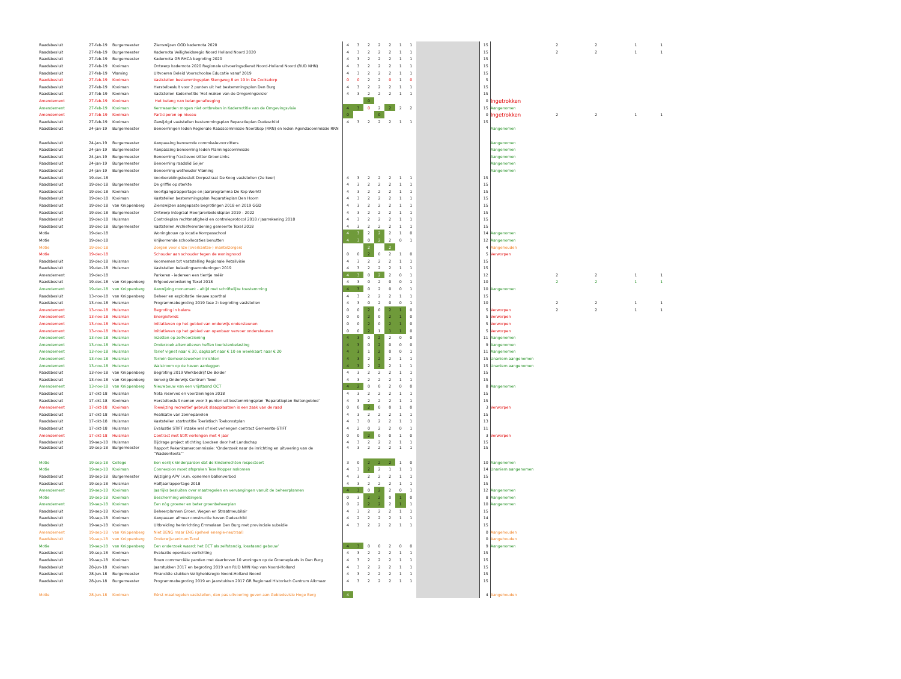| Raadsbesluit | 27-feb-19 | Burgemeester | Zienswijzen GGD kadernota 2020 | 4 | 3 | 2 | 2 | 2 | 1 | 1 | | 15 | | 2 | 2 | 1 | 1 |
| Raadsbesluit | 27-feb-19 | Burgemeester | Kadernota Veiligheidsregio Noord Holland Noord 2020 | 4 | 3 | 2 | 2 | 2 | 1 | 1 | | 15 | | 2 | 2 | 1 | 1 |
| Raadsbesluit | 27-feb-19 | Burgemeester | Kadernota GR RHCA begroting 2020 | 4 | 3 | 2 | 2 | 2 | 1 | 1 | | 15 | | | | | |
| Raadsbesluit | 27-feb-19 | Kooiman | Ontwerp kadernota 2020 Regionale uitvoeringsdienst Noord-Holland Noord (RUD NHN) | 4 | 3 | 2 | 2 | 2 | 1 | 1 | | 15 | | | | | |
| Raadsbesluit | 27-feb-19 | Vlaming | Uitvoeren Beleid Voorschoolse Educatie vanaf 2019 | 4 | 3 | 2 | 2 | 2 | 1 | 1 | | 15 | | | | | |
| Raadsbesluit | 27-feb-19 | Kooiman | Vaststellen bestemmingsplan Stengweg 8 en 19 in De Cocksdorp | 0 | 0 | 2 | 2 | 0 | 1 | 0 | | 5 | | | | | |
| Raadsbesluit | 27-feb-19 | Kooiman | Herstelbesluit voor 2 punten uit het bestemmingsplan Den Burg | 4 | 3 | 2 | 2 | 2 | 1 | 1 | | 15 | | | | | |
| Raadsbesluit | 27-feb-19 | Kooiman | Vaststellen kadernotitie 'Het maken van de Omgevingsvisie' | 4 | 3 | 2 | 2 | 2 | 1 | 1 | | 15 | | | | | |
| Amendement | 27-feb-19 | Kooiman | Het belang van belangenafweging | | | 0 | | | | | | 0 | Ingetrokken | | | | |
| Amendement | 27-feb-19 | Kooiman | Kernwaarden mogen niet ontbreken in Kadernotitie van de Omgevingsvisie | 4 | 3 | 0 | 2 | 2 | 2 | 2 | | 15 | Aangenomen | | | | |
| Amendement | 27-feb-19 | Kooiman | Participeren op niveau | 0 | | | 0 | | | | | 0 | Ingetrokken | 2 | 2 | 1 | 1 |
| Raadsbesluit | 27-feb-19 | Kooiman | Gewijzigd vaststellen bestemmingsplan Reparatieplan Oudeschild | 4 | 3 | 2 | 2 | 2 | 1 | 1 | | 15 | | | | | |
| Raadsbesluit | 24-jan-19 | Burgemeester | Benoemingen leden Regionale Raadscommissie Noordkop (RRN) en leden Agendacommissie RRN | | | | | | | | | | Aangenomen | | | | |
| Raadsbesluit | 24-jan-19 | Burgemeester | Aanpassing benoemde commissievoorzitters | | | | | | | | | | Aangenomen | | | | |
| Raadsbesluit | 24-jan-19 | Burgemeester | Aanpassing benoeming leden Planningscommissie | | | | | | | | | | Aangenomen | | | | |
| Raadsbesluit | 24-jan-19 | Burgemeester | Benoeming fractievoorzitter GroenLinks | | | | | | | | | | Aangenomen | | | | |
| Raadsbesluit | 24-jan-19 | Burgemeester | Benoeming raadslid Soijer | | | | | | | | | | Aangenomen | | | | |
| Raadsbesluit | 24-jan-19 | Burgemeester | Benoeming wethouder Vlaming | | | | | | | | | | Aangenomen | | | | |
| Raadsbesluit | 19-dec-18 | | Voorbereidingsbesluit Dorpsstraat De Koog vaststellen (2e keer) | 4 | 3 | 2 | 2 | 2 | 1 | 1 | | 15 | | | | | |
| Raadsbesluit | 19-dec-18 | Burgemeester | De griffie op sterkte | 4 | 3 | 2 | 2 | 2 | 1 | 1 | | 15 | | | | | |
| Raadsbesluit | 19-dec-18 | Kooiman | Voortgangsrapportage en jaarprogramma De Kop Werkt! | 4 | 3 | 2 | 2 | 2 | 1 | 1 | | 15 | | | | | |
| Raadsbesluit | 19-dec-18 | Kooiman | Vaststellen bestemmingsplan Reparatieplan Den Hoorn | 4 | 3 | 2 | 2 | 2 | 1 | 1 | | 15 | | | | | |
| Raadsbesluit | 19-dec-18 | van Knippenberg | Zienswijzen aangepaste begrotingen 2018 en 2019 GGD | 4 | 3 | 2 | 2 | 2 | 1 | 1 | | 15 | | | | | |
| Raadsbesluit | 19-dec-18 | Burgemeester | Ontwerp Integraal Meerjarenbeleidsplan 2019 - 2022 | 4 | 3 | 2 | 2 | 2 | 1 | 1 | | 15 | | | | | |
| Raadsbesluit | 19-dec-18 | Huisman | Controleplan rechtmatigheid en controleprotocol 2018 / Jaarrekening 2018 | 4 | 3 | 2 | 2 | 2 | 1 | 1 | | 15 | | | | | |
| Raadsbesluit | 19-dec-18 | Burgemeester | Vaststellen Archiefverordening gemeente Texel 2018 | 4 | 3 | 2 | 2 | 2 | 1 | 1 | | 15 | | | | | |
| Motie | 19-dec-18 | | Woningbouw op locatie Kompasschool | 4 | 3 | 2 | 2 | 2 | 1 | 0 | | 14 | Aangenomen | | | | |
| Motie | 19-dec-18 | | Vrijkomende schoollocaties benutten | 4 | 3 | 0 | 2 | 2 | 0 | 1 | | 12 | Aangenomen | | | | |
| Motie | 19-dec-18 | | Zorgen voor onze (overkantse-) mantelzorgers | | | 2 | | 2 | | | | 4 | Aangehouden | | | | |
| Motie | 19-dec-18 | | Schouder aan schouder tegen de woningnood | 0 | 0 | 2 | 0 | 2 | 1 | 0 | | 5 | Verworpen | | | | |
| Raadsbesluit | 19-dec-18 | Huisman | Voornemen tot vaststelling Regionale Retailvisie | 4 | 3 | 2 | 2 | 2 | 1 | 1 | | 15 | | | | | |
| Raadsbesluit | 19-dec-18 | Huisman | Vaststellen belastingverordeningen 2019 | 4 | 3 | 2 | 2 | 2 | 1 | 1 | | 15 | | | | | |
| Amendement | 19-dec-18 | | Parkeren - iedereen een tientje méér | 4 | 3 | 0 | 2 | 2 | 0 | 1 | | 12 | | 2 | 2 | 1 | 1 |
| Raadsbesluit | 19-dec-18 | van Knippenberg | Erfgoedverordening Texel 2018 | 4 | 3 | 0 | 2 | 0 | 0 | 1 | | 10 | | 2 | 2 | 1 | 1 |
| Amendement | 19-dec-18 | van Knippenberg | Aanwijzing monument - altijd met schriftelijke toestemming | 4 | 3 | 0 | 2 | 0 | 0 | 1 | | 10 | Aangenomen | | | | |
| Raadsbesluit | 13-nov-18 | van Knippenberg | Beheer en exploitatie nieuwe sporthal | 4 | 3 | 2 | 2 | 2 | 1 | 1 | | 15 | | | | | |
| Raadsbesluit | 13-nov-18 | Huisman | Programmabegroting 2019 fase 2: begroting vaststellen | 4 | 3 | 0 | 2 | 0 | 0 | 1 | | 10 | | 2 | 2 | 1 | 1 |
| Amendement | 13-nov-18 | Huisman | Begroting in balans | 0 | 0 | 2 | 0 | 2 | 1 | 0 | | 5 | Verworpen | 2 | 2 | 1 | 1 |
| Amendement | 13-nov-18 | Huisman | Energiefonds | 0 | 0 | 2 | 0 | 2 | 1 | 0 | | 5 | Verworpen | | | | |
| Amendement | 13-nov-18 | Huisman | Initiatieven op het gebied van onderwijs ondersteunen | 0 | 0 | 2 | 0 | 2 | 1 | 0 | | 5 | Verworpen | | | | |
| Amendement | 13-nov-18 | Huisman | Initiatieven op het gebied van openbaar vervoer ondersteunen | 0 | 0 | 2 | 1 | 1 | 1 | 0 | | 5 | Verworpen | | | | |
| Amendement | 13-nov-18 | Huisman | Inzetten op zelfvoorziening | 4 | 3 | 0 | 2 | 2 | 0 | 0 | | 11 | Aangenomen | | | | |
| Amendement | 13-nov-18 | Huisman | Onderzoek alternatieven heffen toeristenbelasting | 4 | 3 | 0 | 2 | 0 | 0 | 0 | | 9 | Aangenomen | | | | |
| Amendement | 13-nov-18 | Huisman | Tarief vignet naar € 30, dagkaart naar € 10 en weekkaart naar € 20 | 4 | 3 | 1 | 2 | 0 | 0 | 1 | | 11 | Aangenomen | | | | |
| Amendement | 13-nov-18 | Huisman | Terrein Gemeentewerken inrichten | 4 | 3 | 2 | 2 | 2 | 1 | 1 | | 15 | Unaniem aangenomen | | | | |
| Amendement | 13-nov-18 | Huisman | Walstroom op de haven aanleggen | 4 | 3 | 2 | 2 | 2 | 1 | 1 | | 15 | Unaniem aangenomen | | | | |
| Raadsbesluit | 13-nov-18 | van Knippenberg | Begroting 2019 Werkbedrijf De Bolder | 4 | 3 | 2 | 2 | 2 | 1 | 1 | | 15 | | | | | |
| Raadsbesluit | 13-nov-18 | van Knippenberg | Vervolg Onderwijs Centrum Texel | 4 | 3 | 2 | 2 | 2 | 1 | 1 | | 15 | | | | | |
| Amendement | 13-nov-18 | van Knippenberg | Nieuwbouw van een vrijstaand OCT | 4 | 2 | 0 | 0 | 2 | 0 | 0 | | 8 | Aangenomen | | | | |
| Raadsbesluit | 17-okt-18 | Huisman | Nota reserves en voorzieningen 2018 | 4 | 3 | 2 | 2 | 2 | 1 | 1 | | 15 | | | | | |
| Raadsbesluit | 17-okt-18 | Kooiman | Herstelbesluit nemen voor 3 punten uit bestemmingsplan ‘Reparatieplan Buitengebied’ | 4 | 3 | 2 | 2 | 2 | 1 | 1 | | 15 | | | | | |
| Amendement | 17-okt-18 | Kooiman | Toewijzing recreatief gebruik slaapplaatsen is een zaak van de raad | 0 | 0 | 2 | 0 | 0 | 1 | 0 | | 3 | Verworpen | | | | |
| Raadsbesluit | 17-okt-18 | Huisman | Realisatie van zonnepanelen | 4 | 3 | 2 | 2 | 2 | 1 | 1 | | 15 | | | | | |
| Raadsbesluit | 17-okt-18 | Huisman | Vaststellen startnotitie Toeristisch Toekomstplan | 4 | 3 | 0 | 2 | 2 | 1 | 1 | | 13 | | | | | |
| Raadsbesluit | 17-okt-18 | Huisman | Evaluatie STIFT inzake wel of niet verlengen contract Gemeente-STIFT | 4 | 2 | 0 | 2 | 2 | 0 | 1 | | 11 | | | | | |
| Amendement | 17-okt-18 | Huisman | Contract met Stift verlengen met 4 jaar | 0 | 0 | 2 | 0 | 0 | 1 | 0 | | 3 | Verworpen | | | | |
| Raadsbesluit | 19-sep-18 | Huisman | Bijdrage project stichting Loodsen door het Landschap | 4 | 3 | 2 | 2 | 2 | 1 | 1 | | 15 | | | | | |
| Raadsbesluit | 19-sep-18 | Burgemeester | Rapport Rekenkamercommissie: ‘Onderzoek naar de inrichting en uitvoering van de “Waddentoets”’ | 4 | 3 | 2 | 2 | 2 | 1 | 1 | | 15 | | | | | |
| Motie | 19-sep-18 | College | Een eerlijk kinderpardon dat de kinderrechten respecteert | 3 | 0 | 2 | 2 | 2 | 1 | 0 | | 10 | Aangenomen | | | | |
| Motie | 19-sep-18 | Kooiman | Connexxion moet afspraken TexelHopper nakomen | 4 | 3 | 2 | 2 | 1 | 1 | 1 | | 14 | Unaniem aangenomen | | | | |
| Raadsbesluit | 19-sep-18 | Burgemeester | Wijziging APV i.v.m. opnemen ballonverbod | 4 | 3 | 2 | 2 | 2 | 1 | 1 | | 15 | | | | | |
| Raadsbesluit | 19-sep-18 | Huisman | Halfjaarrapportage 2018 | 4 | 3 | 2 | 2 | 2 | 1 | 1 | | 15 | | | | | |
| Amendement | 19-sep-18 | Kooiman | Jaarlijks besluiten over maatregelen en vervangingen vanuit de beheerplannen | 4 | 3 | 0 | 2 | 2 | 0 | 1 | | 12 | Aangenomen | | | | |
| Motie | 19-sep-18 | Kooiman | Bescherming windsingels | 0 | 3 | 2 | 2 | 0 | 1 | 0 | | 8 | Aangenomen | | | | |
| Amendement | 19-sep-18 | Kooiman | Een nòg groener en beter groenbeheerplan | 0 | 2 | 2 | 2 | 2 | 1 | 1 | | 10 | Aangenomen | | | | |
| Raadsbesluit | 19-sep-18 | Kooiman | Beheerplannen Groen, Wegen en Straatmeubilair | 4 | 3 | 2 | 2 | 2 | 1 | 1 | | 15 | | | | | |
| Raadsbesluit | 19-sep-18 | Kooiman | Aanpassen afmeer constructie haven Oudeschild | 4 | 2 | 2 | 2 | 2 | 1 | 1 | | 14 | | | | | |
| Raadsbesluit | 19-sep-18 | Kooiman | Uitbreiding herinrichting Emmalaan Den Burg met provinciale subsidie | 4 | 3 | 2 | 2 | 2 | 1 | 1 | | 15 | | | | | |
| Amendement | 19-sep-18 | van Knippenberg | Niet BENG maar ENG (geheel energie-neutraal) | | | | | | | | | 0 | Aangehouden | | | | |
| Raadsbesluit | 19-sep-18 | van Knippenberg | Onderwijscentrum Texel | | | | | | | | | 0 | Aangehouden | | | | |
| Motie | 19-sep-18 | van Knippenberg | Een onderzoek waard: het OCT als zelfstandig, losstaand gebouw’ | 4 | 3 | 0 | 0 | 2 | 0 | 0 | | 9 | Aangenomen | | | | |
| Raadsbesluit | 19-sep-18 | Kooiman | Evaluatie openbare verlichting | 4 | 3 | 2 | 2 | 2 | 1 | 1 | | 15 | | | | | |
| Raadsbesluit | 19-sep-18 | Kooiman | Bouw commerciële panden met daarboven 10 woningen op de Groeneplaats in Den Burg | 4 | 3 | 2 | 2 | 2 | 1 | 1 | | 15 | | | | | |
| Raadsbesluit | 28-jun-18 | Kooiman | Jaarstukken 2017 en begroting 2019 van RUD NHN Kop van Noord-Holland | 4 | 3 | 2 | 2 | 2 | 1 | 1 | | 15 | | | | | |
| Raadsbesluit | 28-jun-18 | Burgemeester | Financiële stukken Veiligheidsregio Noord-Holland Noord | 4 | 3 | 2 | 2 | 2 | 1 | 1 | | 15 | | | | | |
| Raadsbesluit | 28-jun-18 | Burgemeester | Programmabegroting 2019 en jaarstukken 2017 GR Regionaal Historisch Centrum Alkmaar | 4 | 3 | 2 | 2 | 2 | 1 | 1 | | 15 | | | | | |
| Motie | 28-jun-18 | Kooiman | Eérst maatregelen vaststellen, dan pas uitvoering geven aan Gebiedsvisie Hoge Berg | 4 | | | | | | | | 4 | Aangehouden | | | | |